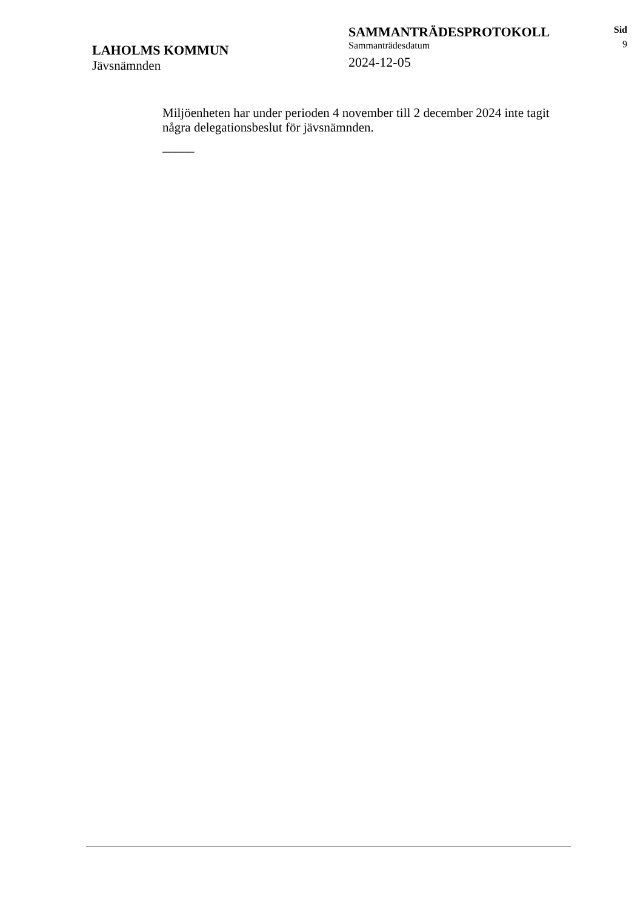LAHOLMS KOMMUN
Jävsnämnden
SAMMANTRÄDESPROTOKOLL
Sammanträdesdatum
2024-12-05
Sid
9
Miljöenheten har under perioden 4 november till 2 december 2024 inte tagit några delegationsbeslut för jävsnämnden.
_____